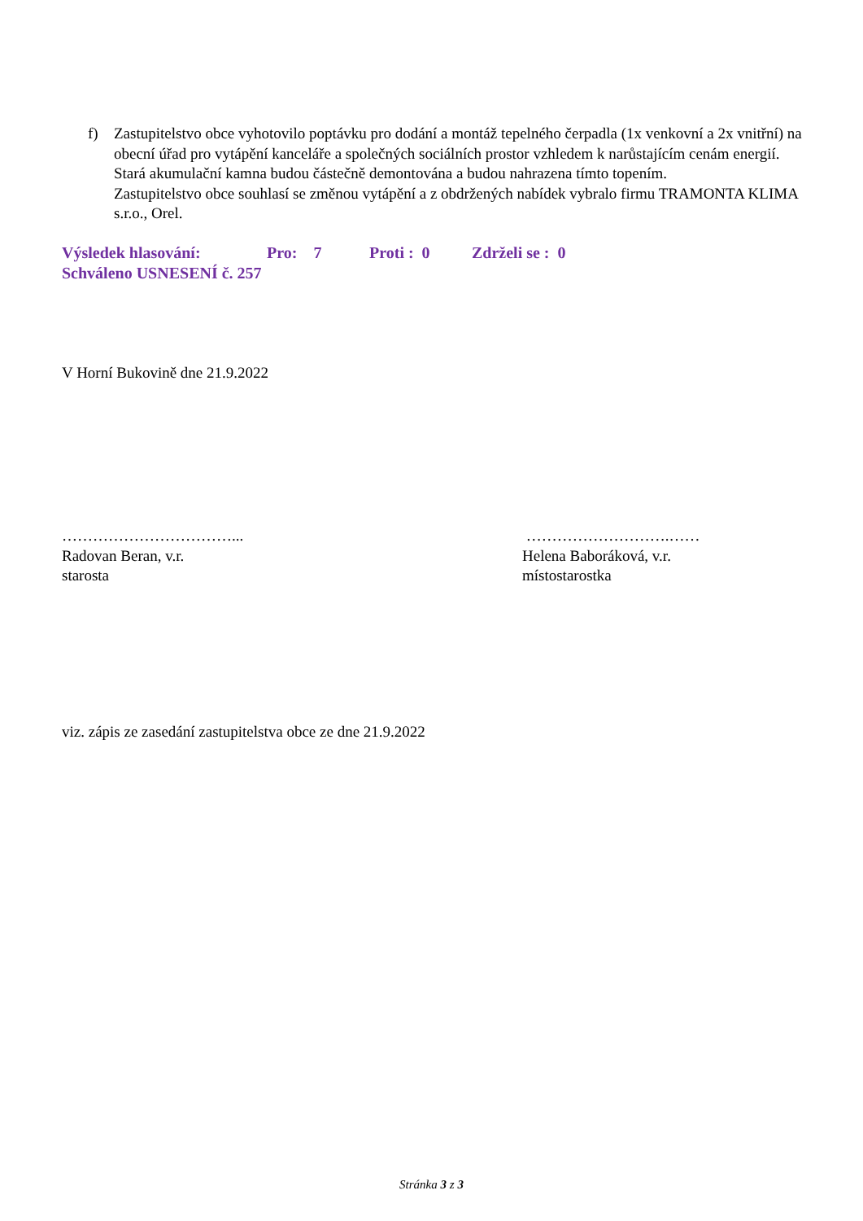f) Zastupitelstvo obce vyhotovilo poptávku pro dodání a montáž tepelného čerpadla (1x venkovní a 2x vnitřní) na obecní úřad pro vytápění kanceláře a společných sociálních prostor vzhledem k narůstajícím cenám energií.
Stará akumulační kamna budou částečně demontována a budou nahrazena tímto topením.
Zastupitelstvo obce souhlasí se změnou vytápění a z obdržených nabídek vybralo firmu TRAMONTA KLIMA s.r.o., Orel.
Výsledek hlasování: Pro: 7 Proti : 0 Zdrželi se : 0
Schváleno USNESENÍ č. 257
V Horní Bukovině dne 21.9.2022
……………………………...
Radovan Beran, v.r.
starosta
……………………….……
Helena Baboráková, v.r.
místostarostka
viz. zápis ze zasedání zastupitelstva obce ze dne 21.9.2022
Stránka 3 z 3